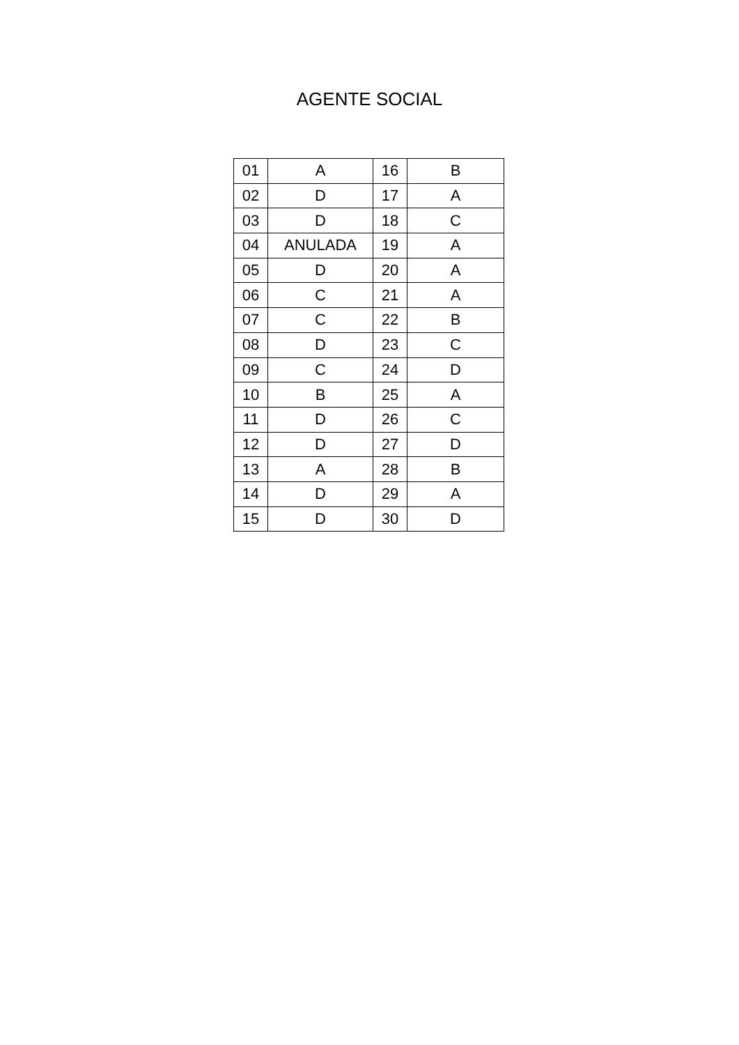AGENTE SOCIAL
| 01 | A | 16 | B |
| 02 | D | 17 | A |
| 03 | D | 18 | C |
| 04 | ANULADA | 19 | A |
| 05 | D | 20 | A |
| 06 | C | 21 | A |
| 07 | C | 22 | B |
| 08 | D | 23 | C |
| 09 | C | 24 | D |
| 10 | B | 25 | A |
| 11 | D | 26 | C |
| 12 | D | 27 | D |
| 13 | A | 28 | B |
| 14 | D | 29 | A |
| 15 | D | 30 | D |